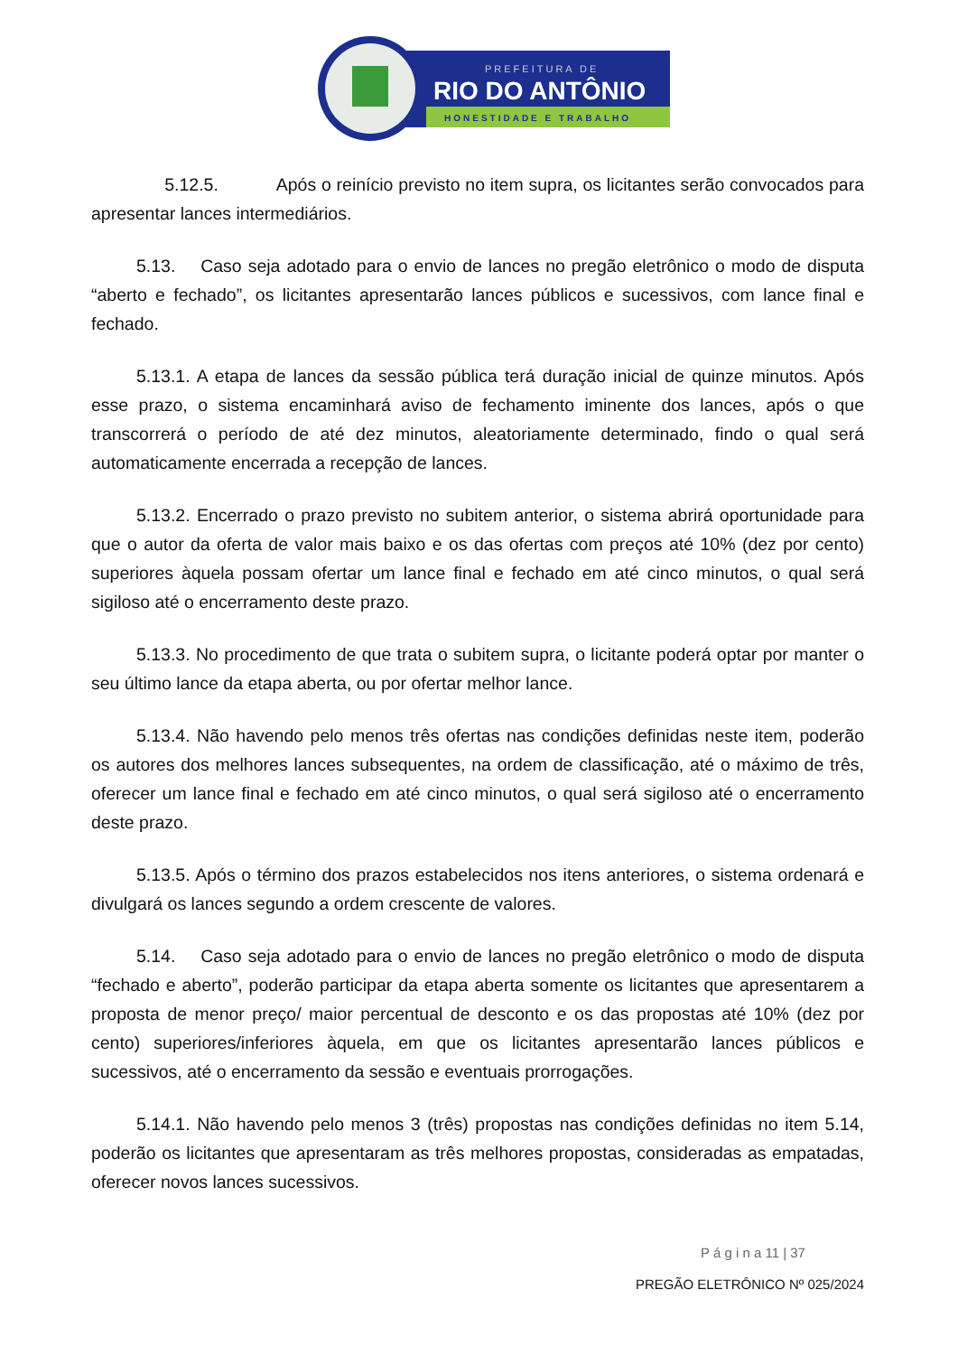PREFEITURA DE
RIO DO ANTÔNIO
HONESTIDADE E TRABALHO
5.12.5. Após o reinício previsto no item supra, os licitantes serão convocados para apresentar lances intermediários.
5.13. Caso seja adotado para o envio de lances no pregão eletrônico o modo de disputa “aberto e fechado”, os licitantes apresentarão lances públicos e sucessivos, com lance final e fechado.
5.13.1. A etapa de lances da sessão pública terá duração inicial de quinze minutos. Após esse prazo, o sistema encaminhará aviso de fechamento iminente dos lances, após o que transcorrerá o período de até dez minutos, aleatoriamente determinado, findo o qual será automaticamente encerrada a recepção de lances.
5.13.2. Encerrado o prazo previsto no subitem anterior, o sistema abrirá oportunidade para que o autor da oferta de valor mais baixo e os das ofertas com preços até 10% (dez por cento) superiores àquela possam ofertar um lance final e fechado em até cinco minutos, o qual será sigiloso até o encerramento deste prazo.
5.13.3. No procedimento de que trata o subitem supra, o licitante poderá optar por manter o seu último lance da etapa aberta, ou por ofertar melhor lance.
5.13.4. Não havendo pelo menos três ofertas nas condições definidas neste item, poderão os autores dos melhores lances subsequentes, na ordem de classificação, até o máximo de três, oferecer um lance final e fechado em até cinco minutos, o qual será sigiloso até o encerramento deste prazo.
5.13.5. Após o término dos prazos estabelecidos nos itens anteriores, o sistema ordenará e divulgará os lances segundo a ordem crescente de valores.
5.14. Caso seja adotado para o envio de lances no pregão eletrônico o modo de disputa “fechado e aberto”, poderão participar da etapa aberta somente os licitantes que apresentarem a proposta de menor preço/ maior percentual de desconto e os das propostas até 10% (dez por cento) superiores/inferiores àquela, em que os licitantes apresentarão lances públicos e sucessivos, até o encerramento da sessão e eventuais prorrogações.
5.14.1. Não havendo pelo menos 3 (três) propostas nas condições definidas no item 5.14, poderão os licitantes que apresentaram as três melhores propostas, consideradas as empatadas, oferecer novos lances sucessivos.
P á g i n a 11 | 37
PREGÃO ELETRÔNICO Nº 025/2024